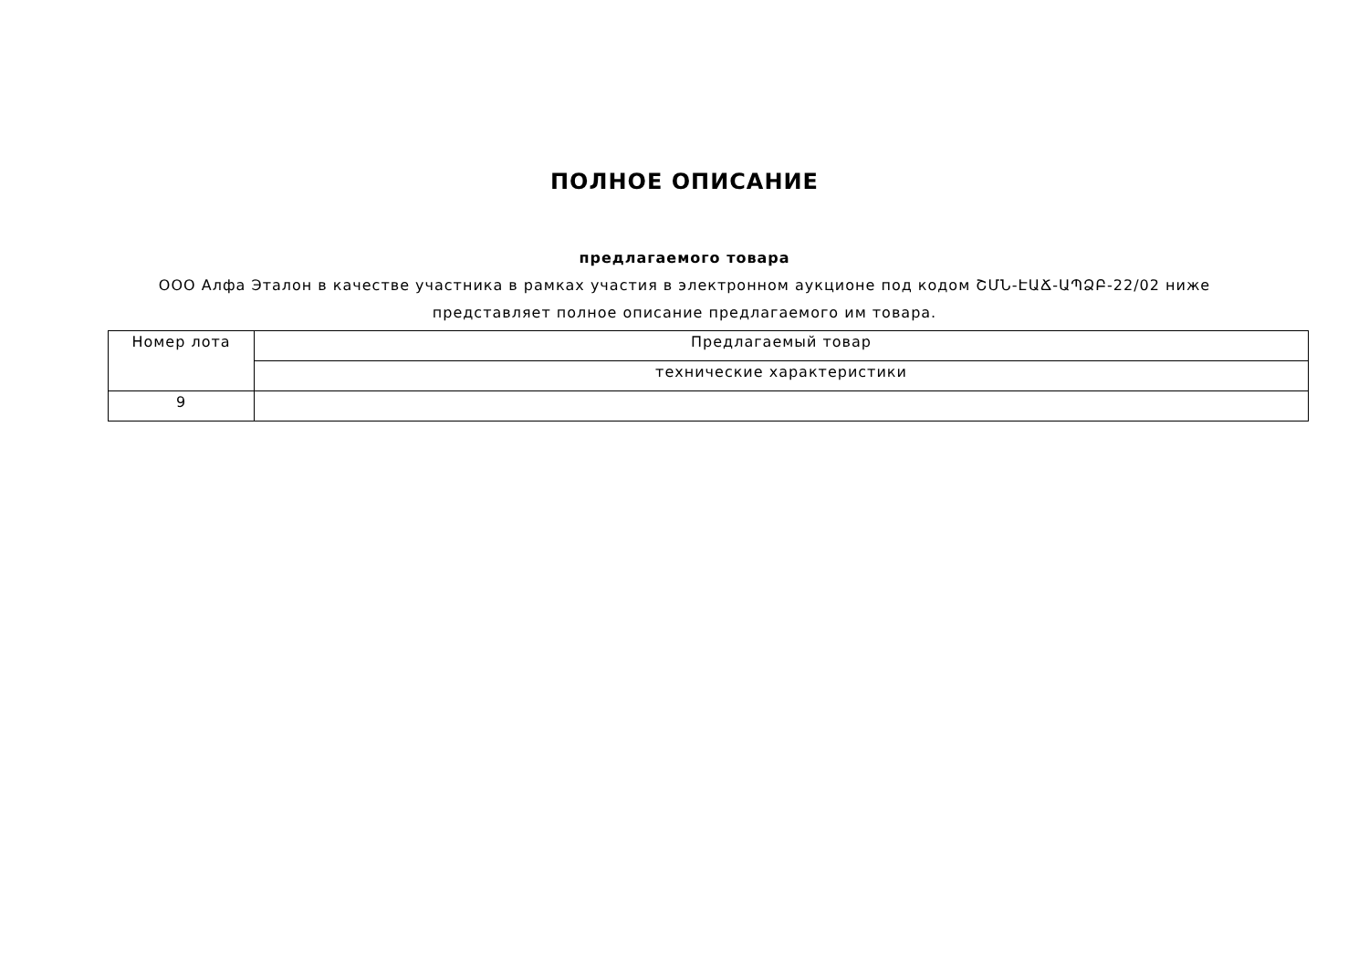ПОЛНОЕ ОПИСАНИЕ
предлагаемого товара
ООО Алфа Эталон в качестве участника в рамках участия в электронном аукционе под кодом ՇՄՆ-ԷԱՃ-ԱՊՁԲ-22/02 ниже представляет полное описание предлагаемого им товара.
| Номер лота | Предлагаемый товар |
| --- | --- |
| | технические характеристики |
| 9 | |